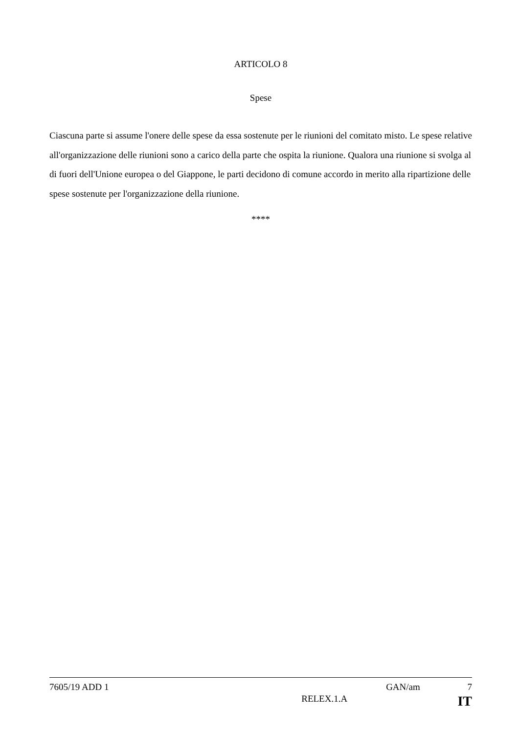ARTICOLO 8
Spese
Ciascuna parte si assume l'onere delle spese da essa sostenute per le riunioni del comitato misto. Le spese relative all'organizzazione delle riunioni sono a carico della parte che ospita la riunione. Qualora una riunione si svolga al di fuori dell'Unione europea o del Giappone, le parti decidono di comune accordo in merito alla ripartizione delle spese sostenute per l'organizzazione della riunione.
****
7605/19 ADD 1 GAN/am 7
RELEX.1.A IT